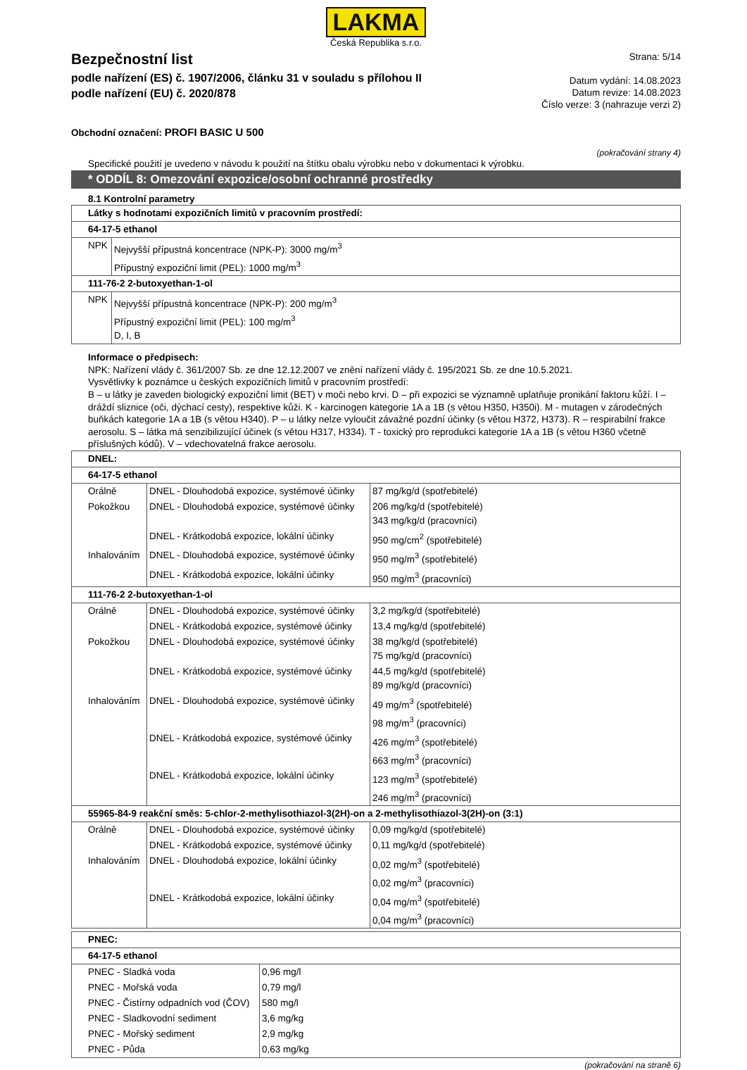LAKMA
Česká Republika s.r.o.
Bezpečnostní list
podle nařízení (ES) č. 1907/2006, článku 31 v souladu s přílohou II
podle nařízení (EU) č. 2020/878
Strana: 5/14
Datum vydání: 14.08.2023
Datum revize: 14.08.2023
Číslo verze: 3 (nahrazuje verzi 2)
Obchodní označení: PROFI BASIC U 500
(pokračování strany 4)
Specifické použití je uvedeno v návodu k použití na štítku obalu výrobku nebo v dokumentaci k výrobku.
* ODDÍL 8: Omezování expozice/osobní ochranné prostředky
8.1 Kontrolní parametry
| Látky s hodnotami expozičních limitů v pracovním prostředí: | |
| 64-17-5 ethanol | |
| NPK | Nejvyšší přípustná koncentrace (NPK-P): 3000 mg/m<sup>3</sup> Přípustný expoziční limit (PEL): 1000 mg/m<sup>3</sup> |
| 111-76-2 2-butoxyethan-1-ol | |
| NPK | Nejvyšší přípustná koncentrace (NPK-P): 200 mg/m<sup>3</sup> Přípustný expoziční limit (PEL): 100 mg/m<sup>3</sup> D, I, B |
Informace o předpisech:
NPK: Nařízení vlády č. 361/2007 Sb. ze dne 12.12.2007 ve znění nařízení vlády č. 195/2021 Sb. ze dne 10.5.2021.
Vysvětlivky k poznámce u českých expozičních limitů v pracovním prostředí:
B – u látky je zaveden biologický expoziční limit (BET) v moči nebo krvi. D – při expozici se významně uplatňuje pronikání faktoru kůží. I – dráždí sliznice (oči, dýchací cesty), respektive kůži. K - karcinogen kategorie 1A a 1B (s větou H350, H350i). M - mutagen v zárodečných buňkách kategorie 1A a 1B (s větou H340). P – u látky nelze vyloučit závažné pozdní účinky (s větou H372, H373). R – respirabilní frakce aerosolu. S – látka má senzibilizující účinek (s větou H317, H334). T - toxický pro reprodukci kategorie 1A a 1B (s větou H360 včetně příslušných kódů). V – vdechovatelná frakce aerosolu.
| DNEL: | | |
| 64-17-5 ethanol | | |
| Orálně | DNEL - Dlouhodobá expozice, systémové účinky | 87 mg/kg/d (spotřebitelé) |
| Pokožkou | DNEL - Dlouhodobá expozice, systémové účinky | 206 mg/kg/d (spotřebitelé) 343 mg/kg/d (pracovníci) |
| | DNEL - Krátkodobá expozice, lokální účinky | 950 mg/cm<sup>2</sup> (spotřebitelé) |
| Inhalováním | DNEL - Dlouhodobá expozice, systémové účinky | 950 mg/m<sup>3</sup> (spotřebitelé) |
| | DNEL - Krátkodobá expozice, lokální účinky | 950 mg/m<sup>3</sup> (pracovníci) |
| 111-76-2 2-butoxyethan-1-ol | | |
| Orálně | DNEL - Dlouhodobá expozice, systémové účinky | 3,2 mg/kg/d (spotřebitelé) |
| | DNEL - Krátkodobá expozice, systémové účinky | 13,4 mg/kg/d (spotřebitelé) |
| Pokožkou | DNEL - Dlouhodobá expozice, systémové účinky | 38 mg/kg/d (spotřebitelé) 75 mg/kg/d (pracovníci) |
| | DNEL - Krátkodobá expozice, systémové účinky | 44,5 mg/kg/d (spotřebitelé) 89 mg/kg/d (pracovníci) |
| Inhalováním | DNEL - Dlouhodobá expozice, systémové účinky | 49 mg/m<sup>3</sup> (spotřebitelé) 98 mg/m<sup>3</sup> (pracovníci) |
| | DNEL - Krátkodobá expozice, systémové účinky | 426 mg/m<sup>3</sup> (spotřebitelé) 663 mg/m<sup>3</sup> (pracovníci) |
| | DNEL - Krátkodobá expozice, lokální účinky | 123 mg/m<sup>3</sup> (spotřebitelé) 246 mg/m<sup>3</sup> (pracovníci) |
| 55965-84-9 reakční směs: 5-chlor-2-methylisothiazol-3(2H)-on a 2-methylisothiazol-3(2H)-on (3:1) | | |
| Orálně | DNEL - Dlouhodobá expozice, systémové účinky | 0,09 mg/kg/d (spotřebitelé) |
| | DNEL - Krátkodobá expozice, systémové účinky | 0,11 mg/kg/d (spotřebitelé) |
| Inhalováním | DNEL - Dlouhodobá expozice, lokální účinky | 0,02 mg/m<sup>3</sup> (spotřebitelé) 0,02 mg/m<sup>3</sup> (pracovníci) |
| | DNEL - Krátkodobá expozice, lokální účinky | 0,04 mg/m<sup>3</sup> (spotřebitelé) 0,04 mg/m<sup>3</sup> (pracovníci) |
| PNEC: | |
| 64-17-5 ethanol | |
| PNEC - Sladká voda | 0,96 mg/l |
| PNEC - Mořská voda | 0,79 mg/l |
| PNEC - Čistírny odpadních vod (ČOV) | 580 mg/l |
| PNEC - Sladkovodní sediment | 3,6 mg/kg |
| PNEC - Mořský sediment | 2,9 mg/kg |
| PNEC - Půda | 0,63 mg/kg |
(pokračování na straně 6)